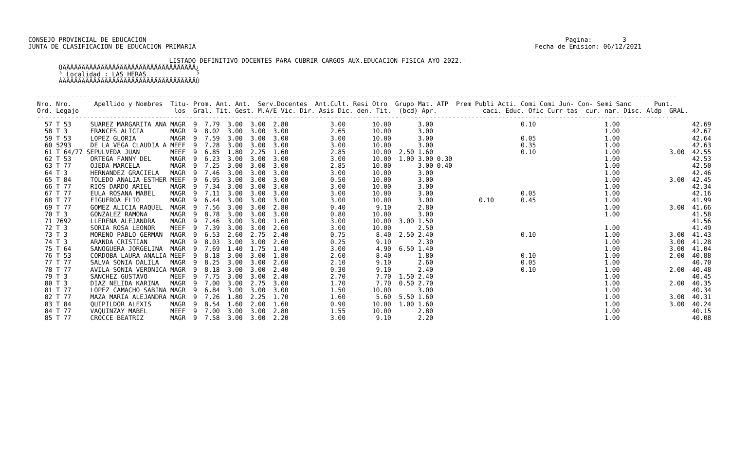CONSEJO PROVINCIAL DE EDUCACION                                                                                                              Pagina:        3
JUNTA DE CLASIFICACION DE EDUCACION PRIMARIA                                                                                         Fecha de Emision: 06/12/2021

                                     LISTADO DEFINITIVO DOCENTES PARA CUBRIR CARGOS AUX.EDUCACION FISICA A¥O 2022.-
        ÚÄÄÄÄÄÄÄÄÄÄÄÄÄÄÄÄÄÄÄÄÄÄÄÄÄÄÄÄÄÄÄÄÄÄÄ¿
        ³ Localidad : LAS HERAS             ³
        ÀÄÄÄÄÄÄÄÄÄÄÄÄÄÄÄÄÄÄÄÄÄÄÄÄÄÄÄÄÄÄÄÄÄÄÄÙ
------------------------------------------------------------------------------------------------------------------------------------------------------------------------
Nro. Nro.      Apellido y Nombres  Titu- Prom. Ant. Ant.  Serv.Docentes  Ant.Cult. Resi Otro  Grupo Mat. ATP  Prem Publi Acti. Comi Comi Jun- Con- Semi Sanc      Punt.
Ord. Legajo                         los  Gral. Tit. Gest. M.A/E Vic. Dir. Asis Dic. den. Tit.  (bcd) Apr.            caci. Educ. Ofic Curr tas  cur. nar. Disc. Aldp  GRAL.
------------------------------------------------------------------------------------------------------------------------------------------------------------------------
  57 T 53     SUAREZ MARGARITA ANA MAGR  9  7.79  3.00  3.00  2.80           3.00       10.00       3.00                       0.10                  1.00                   42.69
  58 T 3      FRANCES ALICIA       MAGR  9  8.02  3.00  3.00  3.00           2.65       10.00       3.00                                             1.00                   42.67
  59 T 53     LOPEZ GLORIA         MAGR  9  7.59  3.00  3.00  3.00           3.00       10.00       3.00                       0.05                  1.00                   42.64
  60 5293     DE LA VEGA CLAUDIA A MEEF  9  7.28  3.00  3.00  3.00           3.00       10.00       3.00                       0.35                  1.00                   42.63
  61 T 64/77 SEPULVEDA JUAN        MEEF  9  6.85  1.80  2.25  1.60           2.85       10.00  2.50 1.60                       0.10                  1.00             3.00  42.55
  62 T 53     ORTEGA FANNY DEL     MAGR  9  6.23  3.00  3.00  3.00           3.00       10.00  1.00 3.00 0.30                                        1.00                   42.53
  63 T 77     OJEDA MARCELA        MAGR  9  7.25  3.00  3.00  3.00           2.85       10.00       3.00 0.40                                        1.00                   42.50
  64 T 3      HERNANDEZ GRACIELA   MAGR  9  7.46  3.00  3.00  3.00           3.00       10.00       3.00                                             1.00                   42.46
  65 T 84     TOLEDO ANALIA ESTHER MEEF  9  6.95  3.00  3.00  3.00           0.50       10.00       3.00                                             1.00             3.00  42.45
  66 T 77     RIOS DARDO ARIEL     MAGR  9  7.34  3.00  3.00  3.00           3.00       10.00       3.00                                             1.00                   42.34
  67 T 77     EULA ROSANA MABEL    MAGR  9  7.11  3.00  3.00  3.00           3.00       10.00       3.00                       0.05                  1.00                   42.16
  68 T 77     FIGUEROA ELIO        MAGR  9  6.44  3.00  3.00  3.00           3.00       10.00       3.00            0.10       0.45                  1.00                   41.99
  69 T 77     GOMEZ ALICIA RAQUEL  MAGR  9  7.56  3.00  3.00  2.80           0.40        9.10       2.80                                             1.00             3.00  41.66
  70 T 3      GONZALEZ RAMONA      MAGR  9  8.78  3.00  3.00  3.00           0.80       10.00       3.00                                             1.00                   41.58
  71 7692     LLERENA ALEJANDRA    MAGR  9  7.46  3.00  3.00  1.60           3.00       10.00  3.00 1.50                                                                    41.56
  72 T 3      SORIA ROSA LEONOR    MEEF  9  7.39  3.00  3.00  2.60           3.00       10.00       2.50                                             1.00                   41.49
  73 T 3      MORENO PABLO GERMAN  MAGR  9  6.53  2.60  2.75  2.40           0.75        8.40  2.50 2.40                       0.10                  1.00             3.00  41.43
  74 T 3      ARANDA CRISTIAN      MAGR  9  8.03  3.00  3.00  2.60           0.25        9.10       2.30                                             1.00             3.00  41.28
  75 T 64     SANOGUERA JORGELINA  MAGR  9  7.69  1.40  1.75  1.40           3.00        4.90  6.50 1.40                                             1.00             3.00  41.04
  76 T 53     CORDOBA LAURA ANALIA MEEF  9  8.18  3.00  3.00  1.80           2.60        8.40       1.80                       0.10                  1.00             2.00  40.88
  77 T 77     SALVA SONIA DALILA   MAGR  9  8.25  3.00  3.00  2.60           2.10        9.10       2.60                       0.05                  1.00                   40.70
  78 T 77     AVILA SONIA VERONICA MAGR  9  8.18  3.00  3.00  2.40           0.30        9.10       2.40                       0.10                  1.00             2.00  40.48
  79 T 3      SANCHEZ GUSTAVO      MEEF  9  7.75  3.00  3.00  2.40           2.70        7.70  1.50 2.40                                             1.00                   40.45
  80 T 3      DIAZ NELIDA KARINA   MAGR  9  7.00  3.00  2.75  3.00           1.70        7.70  0.50 2.70                                             1.00             2.00  40.35
  81 T 77     LOPEZ CAMACHO SABINA MAGR  9  6.84  3.00  3.00  3.00           1.50       10.00       3.00                                             1.00                   40.34
  82 T 77     MAZA MARIA ALEJANDRA MAGR  9  7.26  1.80  2.25  1.70           1.60        5.60  5.50 1.60                                             1.00             3.00  40.31
  83 T 84     QUIPILDOR ALEXIS     MAGR  9  8.54  1.60  2.00  1.60           0.90       10.00  1.00 1.60                                             1.00             3.00  40.24
  84 T 77     VAQUINZAY MABEL      MEEF  9  7.00  3.00  3.00  2.80           1.55       10.00       2.80                                             1.00                   40.15
  85 T 77     CROCCE BEATRIZ       MAGR  9  7.58  3.00  3.00  2.20           3.00        9.10       2.20                                             1.00                   40.08